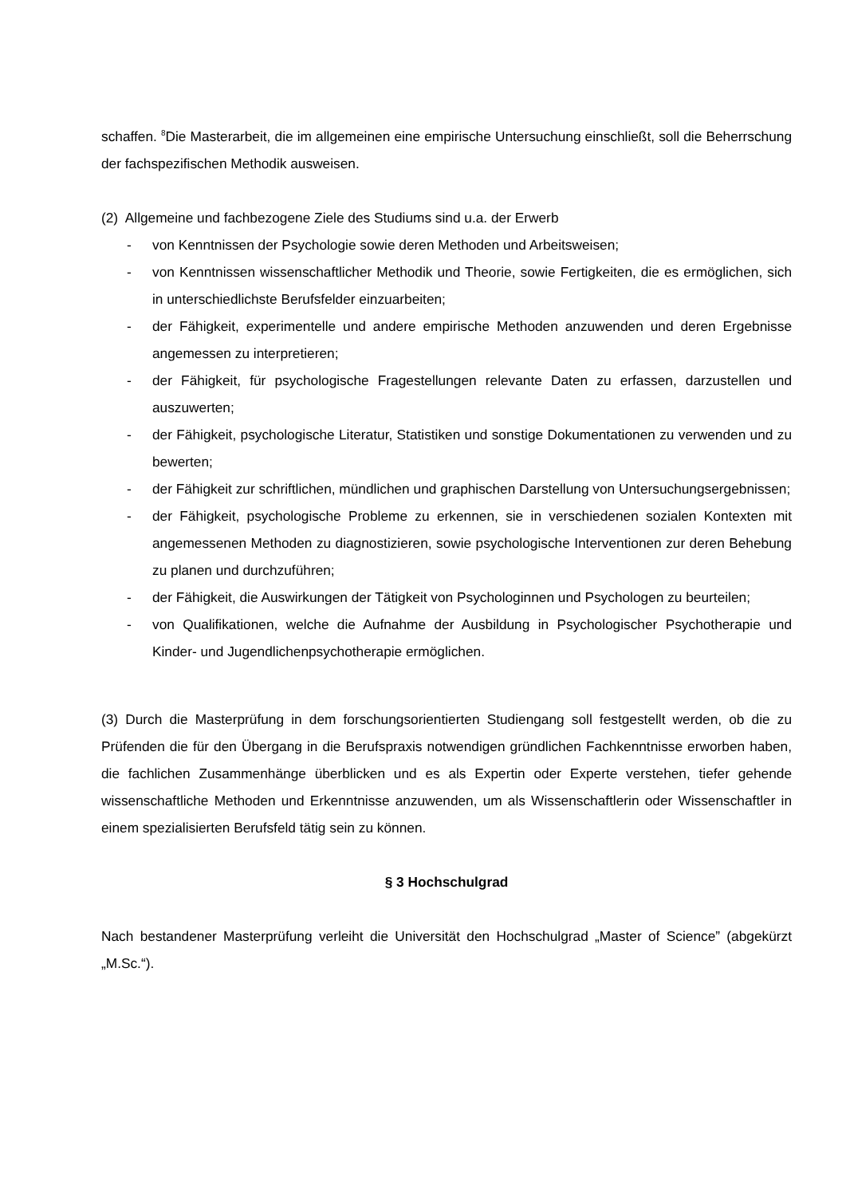schaffen. <sup>8</sup>Die Masterarbeit, die im allgemeinen eine empirische Untersuchung einschließt, soll die Beherrschung der fachspezifischen Methodik ausweisen.
(2) Allgemeine und fachbezogene Ziele des Studiums sind u.a. der Erwerb
- von Kenntnissen der Psychologie sowie deren Methoden und Arbeitsweisen;
- von Kenntnissen wissenschaftlicher Methodik und Theorie, sowie Fertigkeiten, die es ermöglichen, sich in unterschiedlichste Berufsfelder einzuarbeiten;
- der Fähigkeit, experimentelle und andere empirische Methoden anzuwenden und deren Ergebnisse angemessen zu interpretieren;
- der Fähigkeit, für psychologische Fragestellungen relevante Daten zu erfassen, darzustellen und auszuwerten;
- der Fähigkeit, psychologische Literatur, Statistiken und sonstige Dokumentationen zu verwenden und zu bewerten;
- der Fähigkeit zur schriftlichen, mündlichen und graphischen Darstellung von Untersuchungsergebnissen;
- der Fähigkeit, psychologische Probleme zu erkennen, sie in verschiedenen sozialen Kontexten mit angemessenen Methoden zu diagnostizieren, sowie psychologische Interventionen zur deren Behebung zu planen und durchzuführen;
- der Fähigkeit, die Auswirkungen der Tätigkeit von Psychologinnen und Psychologen zu beurteilen;
- von Qualifikationen, welche die Aufnahme der Ausbildung in Psychologischer Psychotherapie und Kinder- und Jugendlichenpsychotherapie ermöglichen.
(3) Durch die Masterprüfung in dem forschungsorientierten Studiengang soll festgestellt werden, ob die zu Prüfenden die für den Übergang in die Berufspraxis notwendigen gründlichen Fachkenntnisse erworben haben, die fachlichen Zusammenhänge überblicken und es als Expertin oder Experte verstehen, tiefer gehende wissenschaftliche Methoden und Erkenntnisse anzuwenden, um als Wissenschaftlerin oder Wissenschaftler in einem spezialisierten Berufsfeld tätig sein zu können.
§ 3 Hochschulgrad
Nach bestandener Masterprüfung verleiht die Universität den Hochschulgrad „Master of Science” (abgekürzt „M.Sc.“).